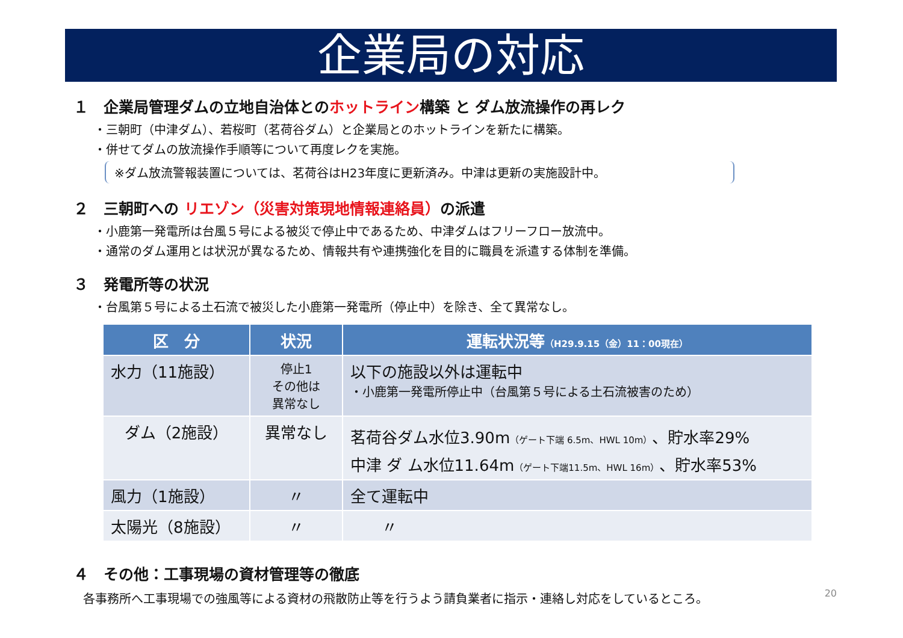企業局の対応
１　企業局管理ダムの立地自治体とのホットライン構築 と ダム放流操作の再レク
・三朝町（中津ダム）、若桜町（茗荷谷ダム）と企業局とのホットラインを新たに構築。
・併せてダムの放流操作手順等について再度レクを実施。
※ダム放流警報装置については、茗荷谷はH23年度に更新済み。中津は更新の実施設計中。
２　三朝町への リエゾン（災害対策現地情報連絡員）の派遣
・小鹿第一発電所は台風５号による被災で停止中であるため、中津ダムはフリーフロー放流中。
・通常のダム運用とは状況が異なるため、情報共有や連携強化を目的に職員を派遣する体制を準備。
３　発電所等の状況
・台風第５号による土石流で被災した小鹿第一発電所（停止中）を除き、全て異常なし。
| 区 分 | 状況 | 運転状況等 （H29.9.15（金）11：00現在） |
| --- | --- | --- |
| 水力（11施設） | 停止1 その他は 異常なし | 以下の施設以外は運転中 ・小鹿第一発電所停止中（台風第５号による土石流被害のため） |
| ダム（2施設） | 異常なし | 茗荷谷ダム水位3.90m （ゲート下端 6.5m、HWL 10m） 、貯水率29% 中津 ダ ム水位11.64m （ゲート下端11.5m、HWL 16m） 、貯水率53% |
| 風力（1施設） | 〃 | 全て運転中 |
| 太陽光（8施設） | 〃 | 〃 |
４　その他：工事現場の資材管理等の徹底
20
各事務所へ工事現場での強風等による資材の飛散防止等を行うよう請負業者に指示・連絡し対応をしているところ。